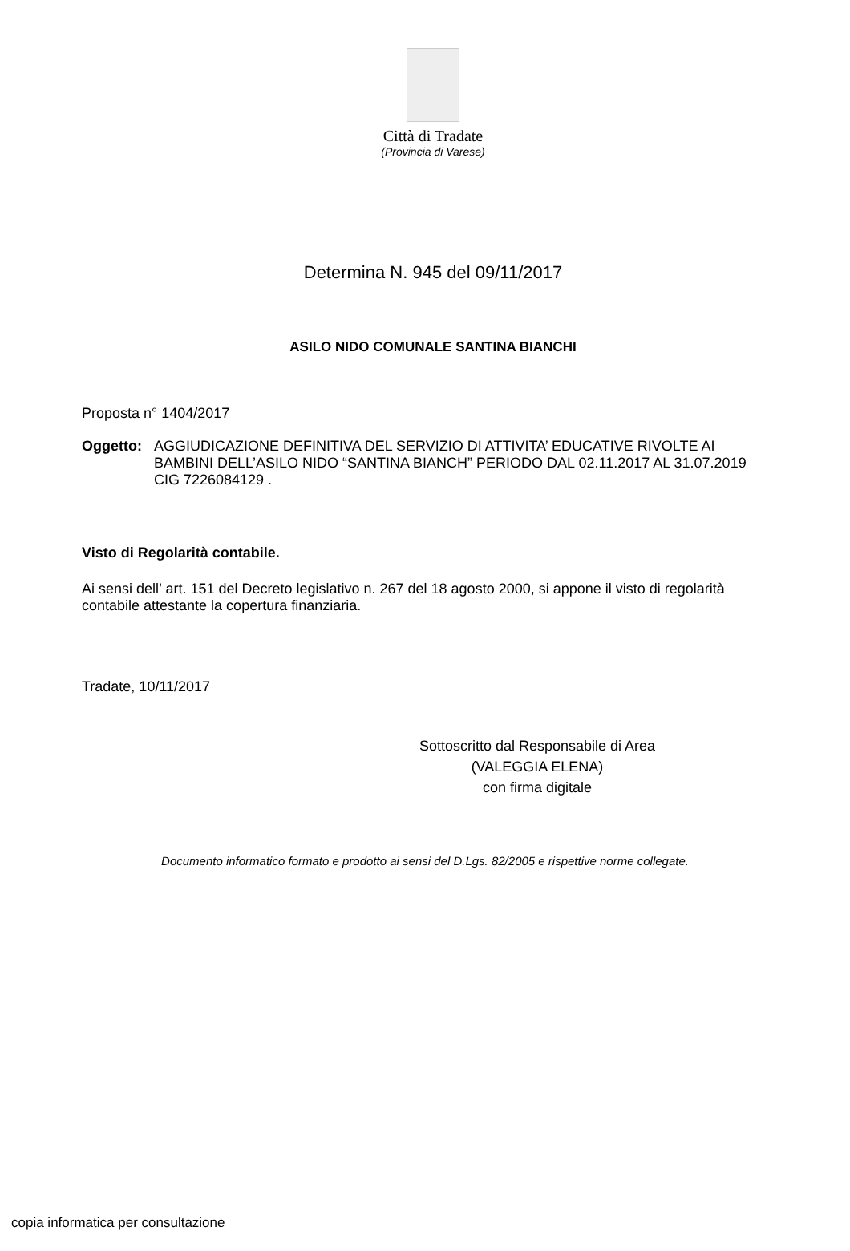Città di Tradate
(Provincia di Varese)
Determina N. 945 del 09/11/2017
ASILO NIDO COMUNALE SANTINA BIANCHI
Proposta n° 1404/2017
Oggetto: AGGIUDICAZIONE DEFINITIVA DEL SERVIZIO DI ATTIVITA’ EDUCATIVE RIVOLTE AI BAMBINI DELL’ASILO NIDO “SANTINA BIANCH” PERIODO DAL 02.11.2017 AL 31.07.2019 CIG 7226084129 .
Visto di Regolarità contabile.
Ai sensi dell’ art. 151 del Decreto legislativo n. 267 del 18 agosto 2000, si appone il visto di regolarità contabile attestante la copertura finanziaria.
Tradate, 10/11/2017
Sottoscritto dal Responsabile di Area
(VALEGGIA ELENA)
con firma digitale
Documento informatico formato e prodotto ai sensi del D.Lgs. 82/2005 e rispettive norme collegate.
copia informatica per consultazione